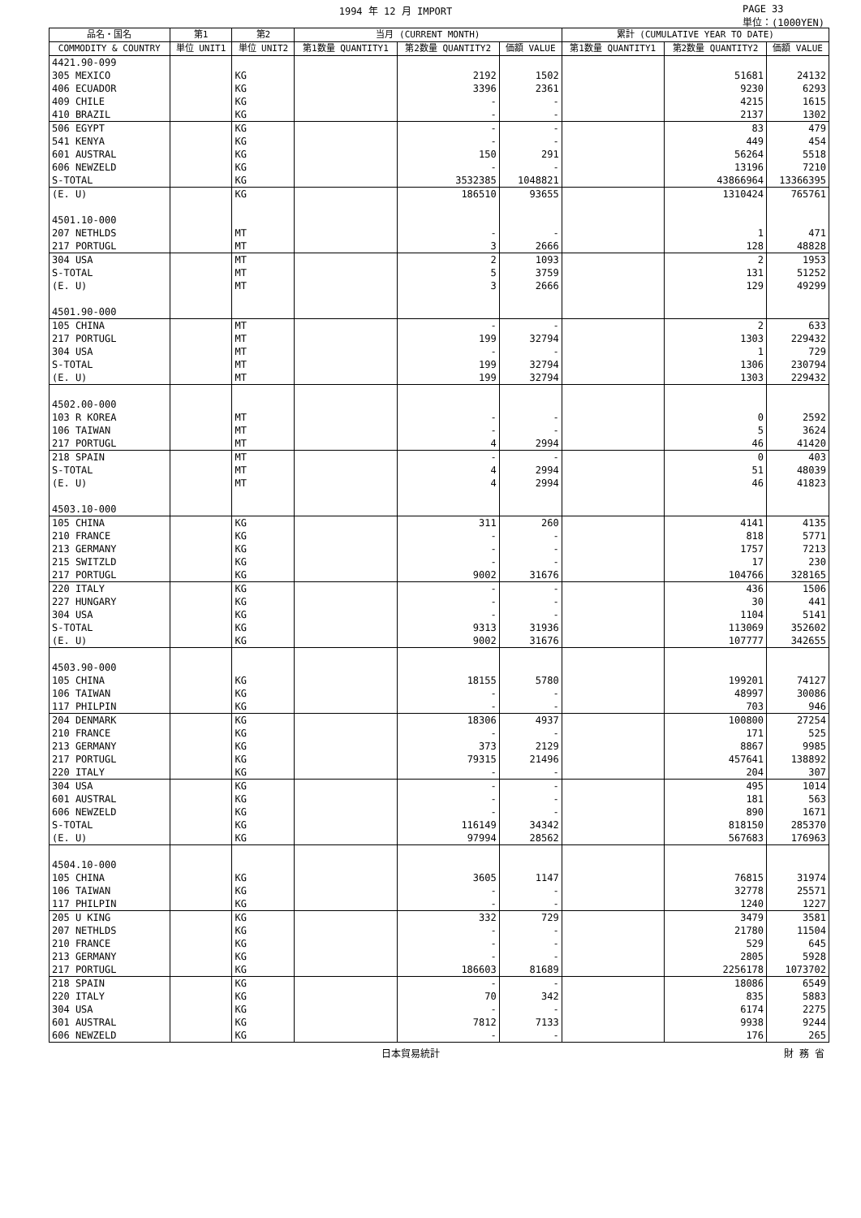1994 年 12 月 IMPORT PAGE 33
単位：(1000YEN)
| 品名・国名 | 第1 | 第2 | 当月 (CURRENT MONTH) | | | 累計 (CUMULATIVE YEAR TO DATE) | | |
| --- | --- | --- | --- | --- | --- | --- | --- | --- |
| COMMODITY & COUNTRY | 単位 UNIT1 | 単位 UNIT2 | 第1数量 QUANTITY1 | 第2数量 QUANTITY2 | 価額 VALUE | 第1数量 QUANTITY1 | 第2数量 QUANTITY2 | 価額 VALUE |
| 4421.90-099 | | | | | | | | |
| 305 MEXICO | | KG | | 2192 | 1502 | | 51681 | 24132 |
| 406 ECUADOR | | KG | | 3396 | 2361 | | 9230 | 6293 |
| 409 CHILE | | KG | | - | - | | 4215 | 1615 |
| 410 BRAZIL | | KG | | - | - | | 2137 | 1302 |
| 506 EGYPT | | KG | | - | - | | 83 | 479 |
| 541 KENYA | | KG | | - | - | | 449 | 454 |
| 601 AUSTRAL | | KG | | 150 | 291 | | 56264 | 5518 |
| 606 NEWZELD | | KG | | - | - | | 13196 | 7210 |
| S-TOTAL | | KG | | 3532385 | 1048821 | | 43866964 | 13366395 |
| (E. U) | | KG | | 186510 | 93655 | | 1310424 | 765761 |
| 4501.10-000 | | | | | | | | |
| 207 NETHLDS | | MT | | - | - | | 1 | 471 |
| 217 PORTUGL | | MT | | 3 | 2666 | | 128 | 48828 |
| 304 USA | | MT | | 2 | 1093 | | 2 | 1953 |
| S-TOTAL | | MT | | 5 | 3759 | | 131 | 51252 |
| (E. U) | | MT | | 3 | 2666 | | 129 | 49299 |
| 4501.90-000 | | | | | | | | |
| 105 CHINA | | MT | | - | - | | 2 | 633 |
| 217 PORTUGL | | MT | | 199 | 32794 | | 1303 | 229432 |
| 304 USA | | MT | | - | - | | 1 | 729 |
| S-TOTAL | | MT | | 199 | 32794 | | 1306 | 230794 |
| (E. U) | | MT | | 199 | 32794 | | 1303 | 229432 |
| 4502.00-000 | | | | | | | | |
| 103 R KOREA | | MT | | - | - | | 0 | 2592 |
| 106 TAIWAN | | MT | | - | - | | 5 | 3624 |
| 217 PORTUGL | | MT | | 4 | 2994 | | 46 | 41420 |
| 218 SPAIN | | MT | | - | - | | 0 | 403 |
| S-TOTAL | | MT | | 4 | 2994 | | 51 | 48039 |
| (E. U) | | MT | | 4 | 2994 | | 46 | 41823 |
| 4503.10-000 | | | | | | | | |
| 105 CHINA | | KG | | 311 | 260 | | 4141 | 4135 |
| 210 FRANCE | | KG | | - | - | | 818 | 5771 |
| 213 GERMANY | | KG | | - | - | | 1757 | 7213 |
| 215 SWITZLD | | KG | | - | - | | 17 | 230 |
| 217 PORTUGL | | KG | | 9002 | 31676 | | 104766 | 328165 |
| 220 ITALY | | KG | | - | - | | 436 | 1506 |
| 227 HUNGARY | | KG | | - | - | | 30 | 441 |
| 304 USA | | KG | | - | - | | 1104 | 5141 |
| S-TOTAL | | KG | | 9313 | 31936 | | 113069 | 352602 |
| (E. U) | | KG | | 9002 | 31676 | | 107777 | 342655 |
| 4503.90-000 | | | | | | | | |
| 105 CHINA | | KG | | 18155 | 5780 | | 199201 | 74127 |
| 106 TAIWAN | | KG | | - | - | | 48997 | 30086 |
| 117 PHILPIN | | KG | | - | - | | 703 | 946 |
| 204 DENMARK | | KG | | 18306 | 4937 | | 100800 | 27254 |
| 210 FRANCE | | KG | | - | - | | 171 | 525 |
| 213 GERMANY | | KG | | 373 | 2129 | | 8867 | 9985 |
| 217 PORTUGL | | KG | | 79315 | 21496 | | 457641 | 138892 |
| 220 ITALY | | KG | | - | - | | 204 | 307 |
| 304 USA | | KG | | - | - | | 495 | 1014 |
| 601 AUSTRAL | | KG | | - | - | | 181 | 563 |
| 606 NEWZELD | | KG | | - | - | | 890 | 1671 |
| S-TOTAL | | KG | | 116149 | 34342 | | 818150 | 285370 |
| (E. U) | | KG | | 97994 | 28562 | | 567683 | 176963 |
| 4504.10-000 | | | | | | | | |
| 105 CHINA | | KG | | 3605 | 1147 | | 76815 | 31974 |
| 106 TAIWAN | | KG | | - | - | | 32778 | 25571 |
| 117 PHILPIN | | KG | | - | - | | 1240 | 1227 |
| 205 U KING | | KG | | 332 | 729 | | 3479 | 3581 |
| 207 NETHLDS | | KG | | - | - | | 21780 | 11504 |
| 210 FRANCE | | KG | | - | - | | 529 | 645 |
| 213 GERMANY | | KG | | - | - | | 2805 | 5928 |
| 217 PORTUGL | | KG | | 186603 | 81689 | | 2256178 | 1073702 |
| 218 SPAIN | | KG | | - | - | | 18086 | 6549 |
| 220 ITALY | | KG | | 70 | 342 | | 835 | 5883 |
| 304 USA | | KG | | - | - | | 6174 | 2275 |
| 601 AUSTRAL | | KG | | 7812 | 7133 | | 9938 | 9244 |
| 606 NEWZELD | | KG | | - | - | | 176 | 265 |
日本貿易統計 財 務 省